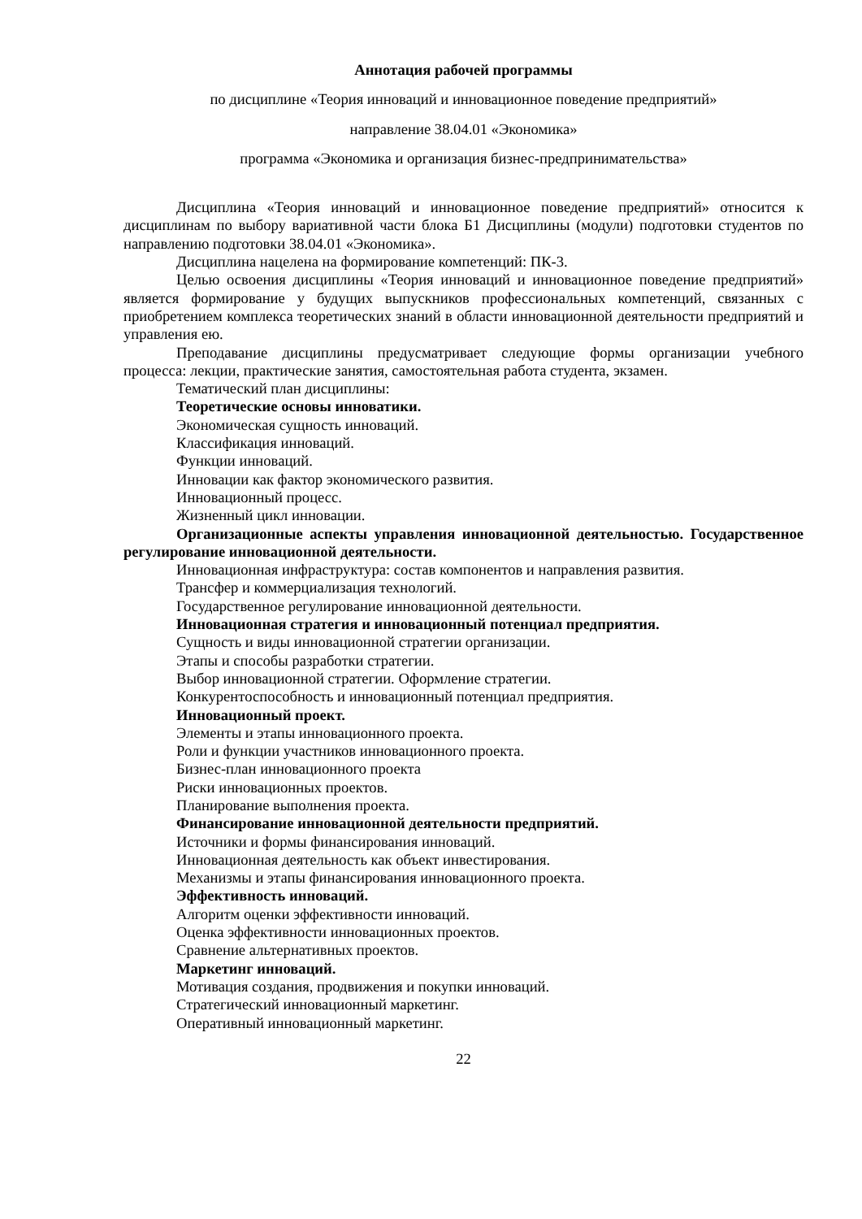Аннотация рабочей программы
по дисциплине «Теория инноваций и инновационное поведение предприятий»
направление 38.04.01 «Экономика»
программа «Экономика и организация бизнес-предпринимательства»
Дисциплина «Теория инноваций и инновационное поведение предприятий» относится к дисциплинам по выбору вариативной части блока Б1 Дисциплины (модули) подготовки студентов по направлению подготовки 38.04.01 «Экономика».
Дисциплина нацелена на формирование компетенций: ПК-3.
Целью освоения дисциплины «Теория инноваций и инновационное поведение предприятий» является формирование у будущих выпускников профессиональных компетенций, связанных с приобретением комплекса теоретических знаний в области инновационной деятельности предприятий и управления ею.
Преподавание дисциплины предусматривает следующие формы организации учебного процесса: лекции, практические занятия, самостоятельная работа студента, экзамен.
Тематический план дисциплины:
Теоретические основы инноватики.
Экономическая сущность инноваций.
Классификация инноваций.
Функции инноваций.
Инновации как фактор экономического развития.
Инновационный процесс.
Жизненный цикл инновации.
Организационные аспекты управления инновационной деятельностью. Государственное регулирование инновационной деятельности.
Инновационная инфраструктура: состав компонентов и направления развития.
Трансфер и коммерциализация технологий.
Государственное регулирование инновационной деятельности.
Инновационная стратегия и инновационный потенциал предприятия.
Сущность и виды инновационной стратегии организации.
Этапы и способы разработки стратегии.
Выбор инновационной стратегии. Оформление стратегии.
Конкурентоспособность и инновационный потенциал предприятия.
Инновационный проект.
Элементы и этапы инновационного проекта.
Роли и функции участников инновационного проекта.
Бизнес-план инновационного проекта
Риски инновационных проектов.
Планирование выполнения проекта.
Финансирование инновационной деятельности предприятий.
Источники и формы финансирования инноваций.
Инновационная деятельность как объект инвестирования.
Механизмы и этапы финансирования инновационного проекта.
Эффективность инноваций.
Алгоритм оценки эффективности инноваций.
Оценка эффективности инновационных проектов.
Сравнение альтернативных проектов.
Маркетинг инноваций.
Мотивация создания, продвижения и покупки инноваций.
Стратегический инновационный маркетинг.
Оперативный инновационный маркетинг.
22